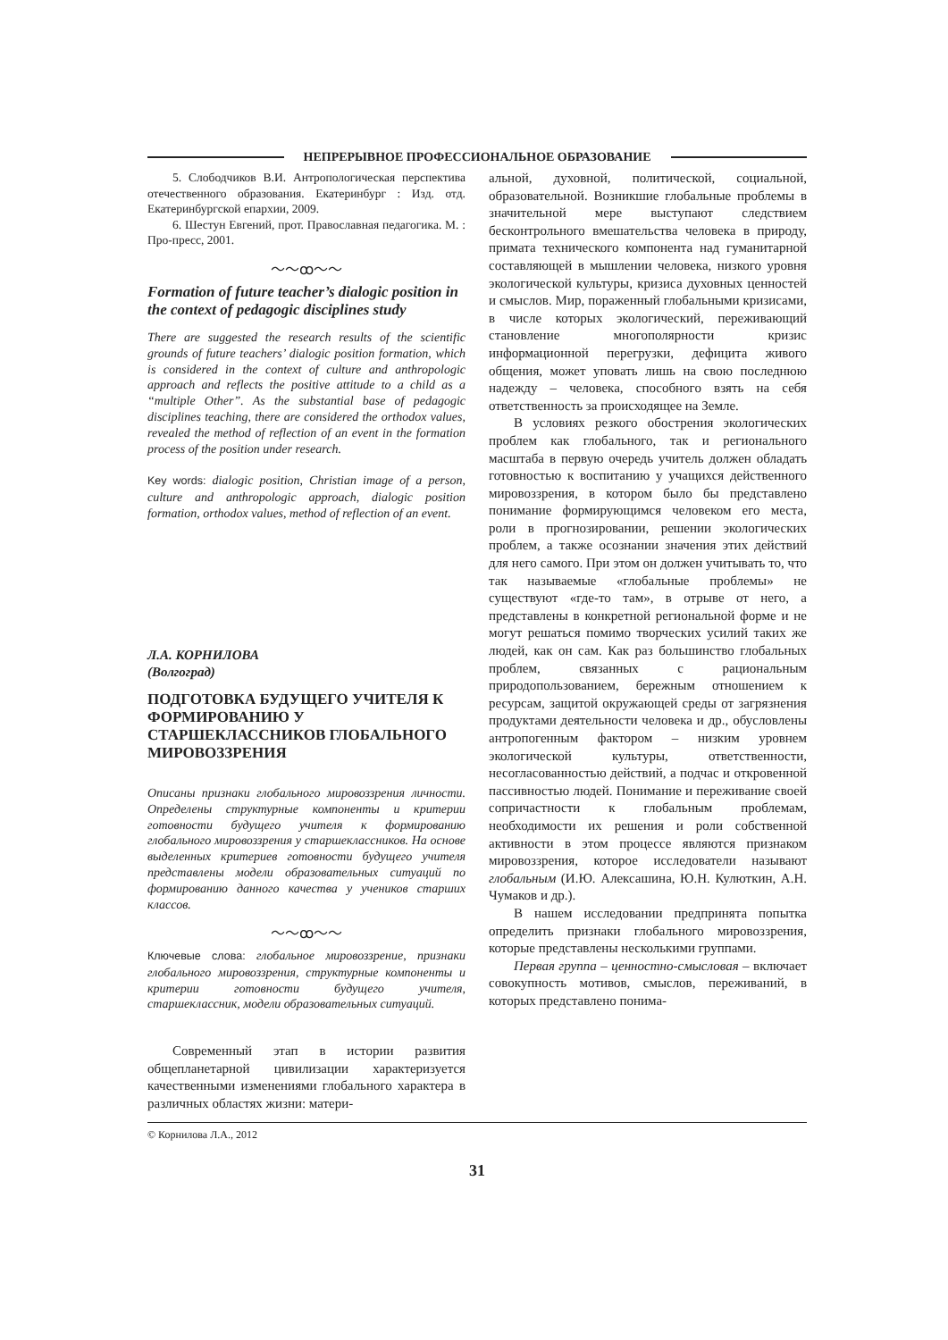НЕПРЕРЫВНОЕ ПРОФЕССИОНАЛЬНОЕ ОБРАЗОВАНИЕ
5. Слободчиков В.И. Антропологическая перспектива отечественного образования. Екатеринбург : Изд. отд. Екатеринбургской епархии, 2009.
6. Шестун Евгений, прот. Православная педагогика. М. : Про-пресс, 2001.
〜〜ꝏ〜〜
Formation of future teacher’s dialogic position in the context of pedagogic disciplines study
There are suggested the research results of the scientific grounds of future teachers’ dialogic position formation, which is considered in the context of culture and anthropologic approach and reflects the positive attitude to a child as a “multiple Other”. As the substantial base of pedagogic disciplines teaching, there are considered the orthodox values, revealed the method of reflection of an event in the formation process of the position under research.
Key words: dialogic position, Christian image of a person, culture and anthropologic approach, dialogic position formation, orthodox values, method of reflection of an event.
Л.А. КОРНИЛОВА
(Волгоград)
ПОДГОТОВКА БУДУЩЕГО УЧИТЕЛЯ К ФОРМИРОВАНИЮ У СТАРШЕКЛАССНИКОВ ГЛОБАЛЬНОГО МИРОВОЗЗРЕНИЯ
Описаны признаки глобального мировоззрения личности. Определены структурные компоненты и критерии готовности будущего учителя к формированию глобального мировоззрения у старшеклассников. На основе выделенных критериев готовности будущего учителя представлены модели образовательных ситуаций по формированию данного качества у учеников старших классов.
〜〜ꝏ〜〜
Ключевые слова: глобальное мировоззрение, признаки глобального мировоззрения, структурные компоненты и критерии готовности будущего учителя, старшеклассник, модели образовательных ситуаций.
Современный этап в истории развития общепланетарной цивилизации характеризуется качественными изменениями глобального характера в различных областях жизни: матери-
альной, духовной, политической, социальной, образовательной. Возникшие глобальные проблемы в значительной мере выступают следствием бесконтрольного вмешательства человека в природу, примата технического компонента над гуманитарной составляющей в мышлении человека, низкого уровня экологической культуры, кризиса духовных ценностей и смыслов. Мир, пораженный глобальными кризисами, в числе которых экологический, переживающий становление многополярности кризис информационной перегрузки, дефицита живого общения, может уповать лишь на свою последнюю надежду – человека, способного взять на себя ответственность за происходящее на Земле.
В условиях резкого обострения экологических проблем как глобального, так и регионального масштаба в первую очередь учитель должен обладать готовностью к воспитанию у учащихся действенного мировоззрения, в котором было бы представлено понимание формирующимся человеком его места, роли в прогнозировании, решении экологических проблем, а также осознании значения этих действий для него самого. При этом он должен учитывать то, что так называемые «глобальные проблемы» не существуют «где-то там», в отрыве от него, а представлены в конкретной региональной форме и не могут решаться помимо творческих усилий таких же людей, как он сам. Как раз большинство глобальных проблем, связанных с рациональным природопользованием, бережным отношением к ресурсам, защитой окружающей среды от загрязнения продуктами деятельности человека и др., обусловлены антропогенным фактором – низким уровнем экологической культуры, ответственности, несогласованностью действий, а подчас и откровенной пассивностью людей. Понимание и переживание своей сопричастности к глобальным проблемам, необходимости их решения и роли собственной активности в этом процессе являются признаком мировоззрения, которое исследователи называют глобальным (И.Ю. Алексашина, Ю.Н. Кулюткин, А.Н. Чумаков и др.).
В нашем исследовании предпринята попытка определить признаки глобального мировоззрения, которые представлены несколькими группами.
Первая группа – ценностно-смысловая – включает совокупность мотивов, смыслов, переживаний, в которых представлено понима-
© Корнилова Л.А., 2012
31